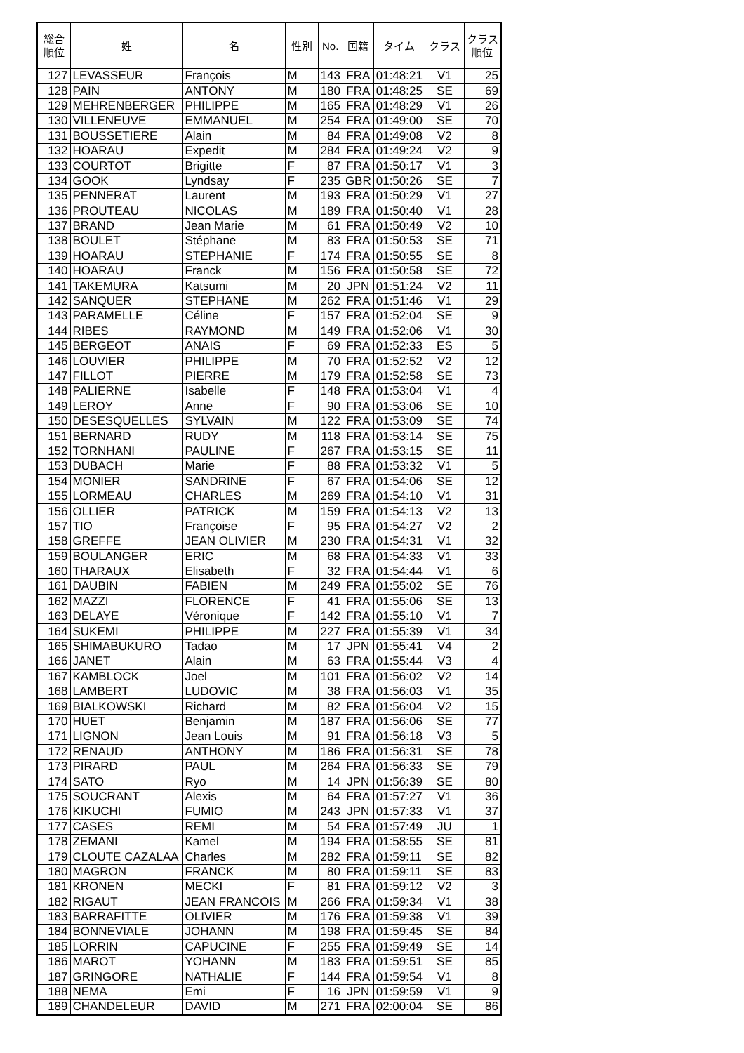| 総合 順位 | 姓 | 名 | 性別 | No. | 国籍 | タイム | クラス | クラス 順位 |
| --- | --- | --- | --- | --- | --- | --- | --- | --- |
| 127 | LEVASSEUR | François | M | 143 | FRA | 01:48:21 | V1 | 25 |
| 128 | PAIN | ANTONY | M | 180 | FRA | 01:48:25 | SE | 69 |
| 129 | MEHRENBERGER | PHILIPPE | M | 165 | FRA | 01:48:29 | V1 | 26 |
| 130 | VILLENEUVE | EMMANUEL | M | 254 | FRA | 01:49:00 | SE | 70 |
| 131 | BOUSSETIERE | Alain | M | 84 | FRA | 01:49:08 | V2 | 8 |
| 132 | HOARAU | Expedit | M | 284 | FRA | 01:49:24 | V2 | 9 |
| 133 | COURTOT | Brigitte | F | 87 | FRA | 01:50:17 | V1 | 3 |
| 134 | GOOK | Lyndsay | F | 235 | GBR | 01:50:26 | SE | 7 |
| 135 | PENNERAT | Laurent | M | 193 | FRA | 01:50:29 | V1 | 27 |
| 136 | PROUTEAU | NICOLAS | M | 189 | FRA | 01:50:40 | V1 | 28 |
| 137 | BRAND | Jean Marie | M | 61 | FRA | 01:50:49 | V2 | 10 |
| 138 | BOULET | Stéphane | M | 83 | FRA | 01:50:53 | SE | 71 |
| 139 | HOARAU | STEPHANIE | F | 174 | FRA | 01:50:55 | SE | 8 |
| 140 | HOARAU | Franck | M | 156 | FRA | 01:50:58 | SE | 72 |
| 141 | TAKEMURA | Katsumi | M | 20 | JPN | 01:51:24 | V2 | 11 |
| 142 | SANQUER | STEPHANE | M | 262 | FRA | 01:51:46 | V1 | 29 |
| 143 | PARAMELLE | Céline | F | 157 | FRA | 01:52:04 | SE | 9 |
| 144 | RIBES | RAYMOND | M | 149 | FRA | 01:52:06 | V1 | 30 |
| 145 | BERGEOT | ANAIS | F | 69 | FRA | 01:52:33 | ES | 5 |
| 146 | LOUVIER | PHILIPPE | M | 70 | FRA | 01:52:52 | V2 | 12 |
| 147 | FILLOT | PIERRE | M | 179 | FRA | 01:52:58 | SE | 73 |
| 148 | PALIERNE | Isabelle | F | 148 | FRA | 01:53:04 | V1 | 4 |
| 149 | LEROY | Anne | F | 90 | FRA | 01:53:06 | SE | 10 |
| 150 | DESESQUELLES | SYLVAIN | M | 122 | FRA | 01:53:09 | SE | 74 |
| 151 | BERNARD | RUDY | M | 118 | FRA | 01:53:14 | SE | 75 |
| 152 | TORNHANI | PAULINE | F | 267 | FRA | 01:53:15 | SE | 11 |
| 153 | DUBACH | Marie | F | 88 | FRA | 01:53:32 | V1 | 5 |
| 154 | MONIER | SANDRINE | F | 67 | FRA | 01:54:06 | SE | 12 |
| 155 | LORMEAU | CHARLES | M | 269 | FRA | 01:54:10 | V1 | 31 |
| 156 | OLLIER | PATRICK | M | 159 | FRA | 01:54:13 | V2 | 13 |
| 157 | TIO | Françoise | F | 95 | FRA | 01:54:27 | V2 | 2 |
| 158 | GREFFE | JEAN OLIVIER | M | 230 | FRA | 01:54:31 | V1 | 32 |
| 159 | BOULANGER | ERIC | M | 68 | FRA | 01:54:33 | V1 | 33 |
| 160 | THARAUX | Elisabeth | F | 32 | FRA | 01:54:44 | V1 | 6 |
| 161 | DAUBIN | FABIEN | M | 249 | FRA | 01:55:02 | SE | 76 |
| 162 | MAZZI | FLORENCE | F | 41 | FRA | 01:55:06 | SE | 13 |
| 163 | DELAYE | Véronique | F | 142 | FRA | 01:55:10 | V1 | 7 |
| 164 | SUKEMI | PHILIPPE | M | 227 | FRA | 01:55:39 | V1 | 34 |
| 165 | SHIMABUKURO | Tadao | M | 17 | JPN | 01:55:41 | V4 | 2 |
| 166 | JANET | Alain | M | 63 | FRA | 01:55:44 | V3 | 4 |
| 167 | KAMBLOCK | Joel | M | 101 | FRA | 01:56:02 | V2 | 14 |
| 168 | LAMBERT | LUDOVIC | M | 38 | FRA | 01:56:03 | V1 | 35 |
| 169 | BIALKOWSKI | Richard | M | 82 | FRA | 01:56:04 | V2 | 15 |
| 170 | HUET | Benjamin | M | 187 | FRA | 01:56:06 | SE | 77 |
| 171 | LIGNON | Jean Louis | M | 91 | FRA | 01:56:18 | V3 | 5 |
| 172 | RENAUD | ANTHONY | M | 186 | FRA | 01:56:31 | SE | 78 |
| 173 | PIRARD | PAUL | M | 264 | FRA | 01:56:33 | SE | 79 |
| 174 | SATO | Ryo | M | 14 | JPN | 01:56:39 | SE | 80 |
| 175 | SOUCRANT | Alexis | M | 64 | FRA | 01:57:27 | V1 | 36 |
| 176 | KIKUCHI | FUMIO | M | 243 | JPN | 01:57:33 | V1 | 37 |
| 177 | CASES | REMI | M | 54 | FRA | 01:57:49 | JU | 1 |
| 178 | ZEMANI | Kamel | M | 194 | FRA | 01:58:55 | SE | 81 |
| 179 | CLOUTE CAZALAA | Charles | M | 282 | FRA | 01:59:11 | SE | 82 |
| 180 | MAGRON | FRANCK | M | 80 | FRA | 01:59:11 | SE | 83 |
| 181 | KRONEN | MECKI | F | 81 | FRA | 01:59:12 | V2 | 3 |
| 182 | RIGAUT | JEAN FRANCOIS | M | 266 | FRA | 01:59:34 | V1 | 38 |
| 183 | BARRAFITTE | OLIVIER | M | 176 | FRA | 01:59:38 | V1 | 39 |
| 184 | BONNEVIALE | JOHANN | M | 198 | FRA | 01:59:45 | SE | 84 |
| 185 | LORRIN | CAPUCINE | F | 255 | FRA | 01:59:49 | SE | 14 |
| 186 | MAROT | YOHANN | M | 183 | FRA | 01:59:51 | SE | 85 |
| 187 | GRINGORE | NATHALIE | F | 144 | FRA | 01:59:54 | V1 | 8 |
| 188 | NEMA | Emi | F | 16 | JPN | 01:59:59 | V1 | 9 |
| 189 | CHANDELEUR | DAVID | M | 271 | FRA | 02:00:04 | SE | 86 |